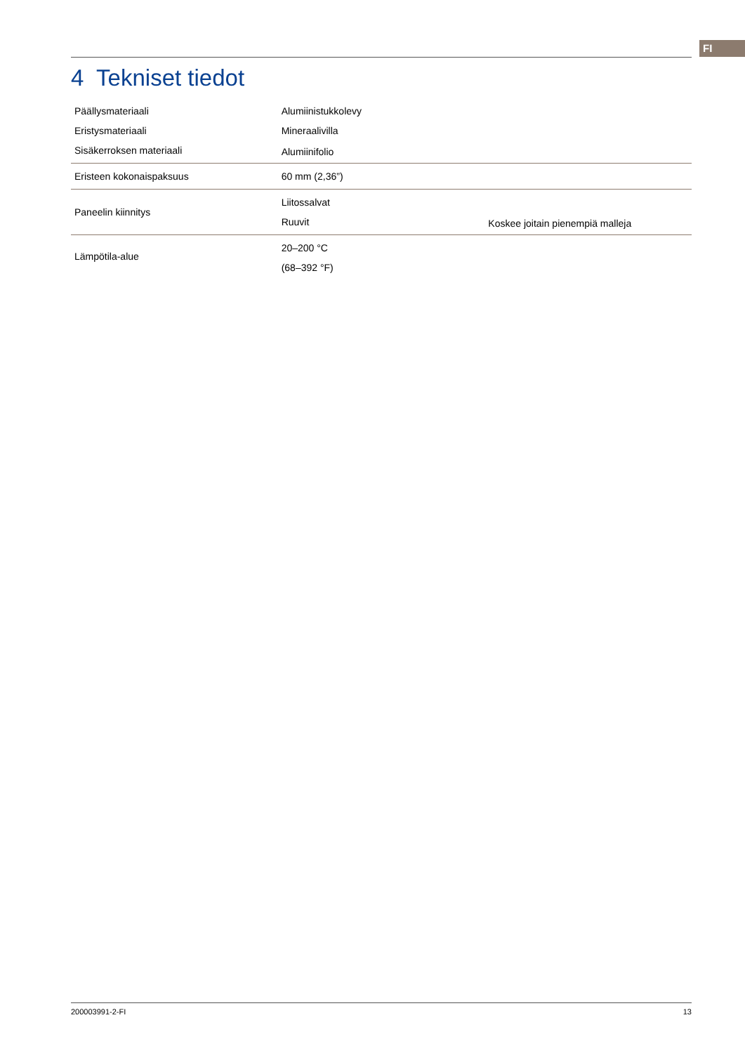FI
4 Tekniset tiedot
| Päällysmateriaali | Alumiinistukkolevy | |
| Eristysmateriaali | Mineraalivilla | |
| Sisäkerroksen materiaali | Alumiinifolio | |
| Eristeen kokonaispaksuus | 60 mm (2,36”) | |
| Paneelin kiinnitys | Liitossalvat | |
| | Ruuvit | Koskee joitain pienempiä malleja |
| Lämpötila-alue | 20–200 °C | |
| | (68–392 °F) | |
200003991-2-FI 13